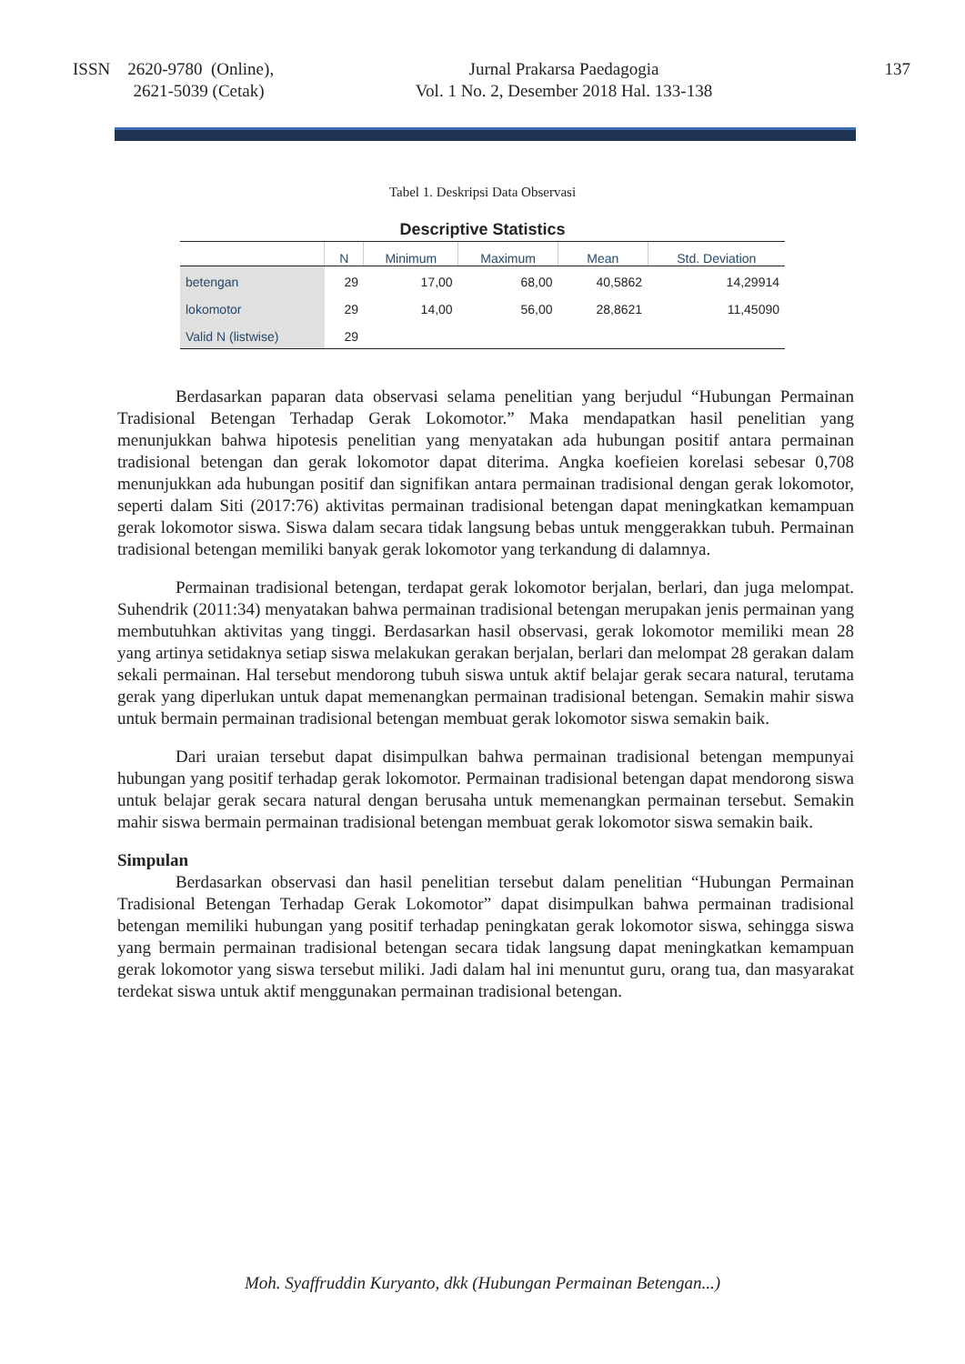ISSN 2620-9780 (Online),
2621-5039 (Cetak)
Jurnal Prakarsa Paedagogia
Vol. 1 No. 2, Desember 2018 Hal. 133-138
137
Tabel 1. Deskripsi Data Observasi
Descriptive Statistics
| | N | Minimum | Maximum | Mean | Std. Deviation |
| --- | --- | --- | --- | --- | --- |
| betengan | 29 | 17,00 | 68,00 | 40,5862 | 14,29914 |
| lokomotor | 29 | 14,00 | 56,00 | 28,8621 | 11,45090 |
| Valid N (listwise) | 29 | | | | |
Berdasarkan paparan data observasi selama penelitian yang berjudul “Hubungan Permainan Tradisional Betengan Terhadap Gerak Lokomotor.” Maka mendapatkan hasil penelitian yang menunjukkan bahwa hipotesis penelitian yang menyatakan ada hubungan positif antara permainan tradisional betengan dan gerak lokomotor dapat diterima. Angka koefieien korelasi sebesar 0,708 menunjukkan ada hubungan positif dan signifikan antara permainan tradisional dengan gerak lokomotor, seperti dalam Siti (2017:76) aktivitas permainan tradisional betengan dapat meningkatkan kemampuan gerak lokomotor siswa. Siswa dalam secara tidak langsung bebas untuk menggerakkan tubuh. Permainan tradisional betengan memiliki banyak gerak lokomotor yang terkandung di dalamnya.
Permainan tradisional betengan, terdapat gerak lokomotor berjalan, berlari, dan juga melompat. Suhendrik (2011:34) menyatakan bahwa permainan tradisional betengan merupakan jenis permainan yang membutuhkan aktivitas yang tinggi. Berdasarkan hasil observasi, gerak lokomotor memiliki mean 28 yang artinya setidaknya setiap siswa melakukan gerakan berjalan, berlari dan melompat 28 gerakan dalam sekali permainan. Hal tersebut mendorong tubuh siswa untuk aktif belajar gerak secara natural, terutama gerak yang diperlukan untuk dapat memenangkan permainan tradisional betengan. Semakin mahir siswa untuk bermain permainan tradisional betengan membuat gerak lokomotor siswa semakin baik.
Dari uraian tersebut dapat disimpulkan bahwa permainan tradisional betengan mempunyai hubungan yang positif terhadap gerak lokomotor. Permainan tradisional betengan dapat mendorong siswa untuk belajar gerak secara natural dengan berusaha untuk memenangkan permainan tersebut. Semakin mahir siswa bermain permainan tradisional betengan membuat gerak lokomotor siswa semakin baik.
Simpulan
Berdasarkan observasi dan hasil penelitian tersebut dalam penelitian “Hubungan Permainan Tradisional Betengan Terhadap Gerak Lokomotor” dapat disimpulkan bahwa permainan tradisional betengan memiliki hubungan yang positif terhadap peningkatan gerak lokomotor siswa, sehingga siswa yang bermain permainan tradisional betengan secara tidak langsung dapat meningkatkan kemampuan gerak lokomotor yang siswa tersebut miliki. Jadi dalam hal ini menuntut guru, orang tua, dan masyarakat terdekat siswa untuk aktif menggunakan permainan tradisional betengan.
Moh. Syaffruddin Kuryanto, dkk (Hubungan Permainan Betengan...)